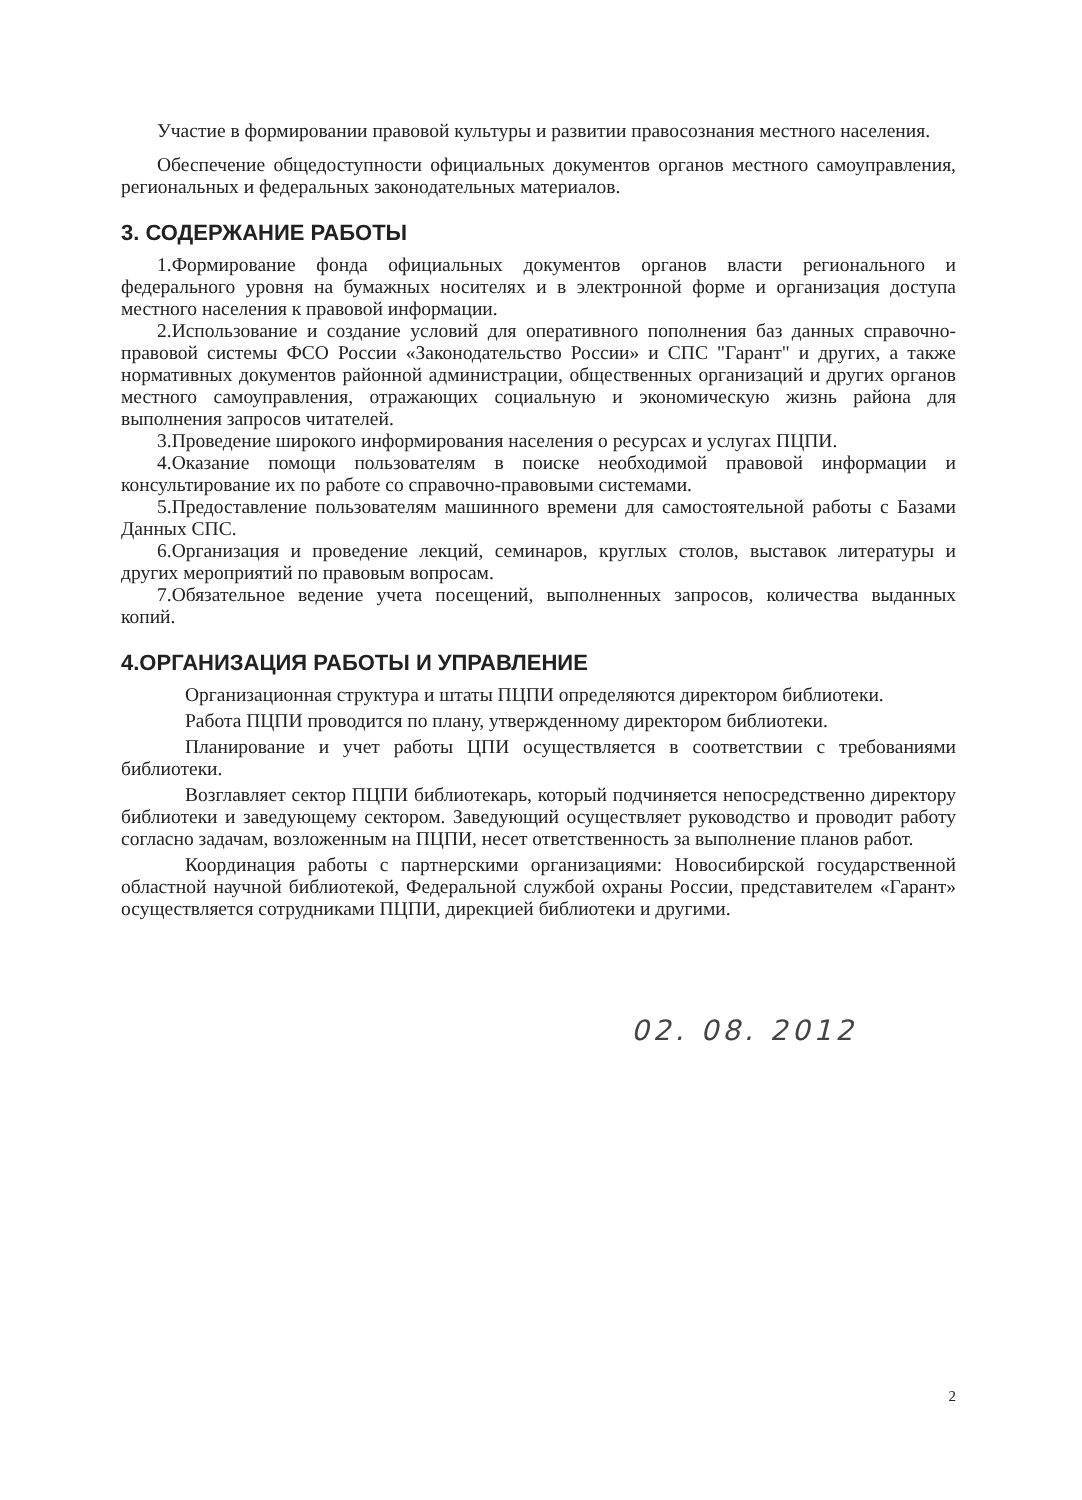Участие в формировании правовой культуры и развитии правосознания местного населения.
Обеспечение общедоступности официальных документов органов местного самоуправления, региональных и федеральных законодательных материалов.
3. СОДЕРЖАНИЕ РАБОТЫ
1.Формирование фонда официальных документов органов власти регионального и федерального уровня на бумажных носителях и в электронной форме и организация доступа местного населения к правовой информации.
2.Использование и создание условий для оперативного пополнения баз данных справочно-правовой системы ФСО России «Законодательство России» и СПС "Гарант" и других, а также нормативных документов районной администрации, общественных организаций и других органов местного самоуправления, отражающих социальную и экономическую жизнь района для выполнения запросов читателей.
3.Проведение широкого информирования населения о ресурсах и услугах ПЦПИ.
4.Оказание помощи пользователям в поиске необходимой правовой информации и консультирование их по работе со справочно-правовыми системами.
5.Предоставление пользователям машинного времени для самостоятельной работы с Базами Данных СПС.
6.Организация и проведение лекций, семинаров, круглых столов, выставок литературы и других мероприятий по правовым вопросам.
7.Обязательное ведение учета посещений, выполненных запросов, количества выданных копий.
4.ОРГАНИЗАЦИЯ РАБОТЫ И УПРАВЛЕНИЕ
Организационная структура и штаты ПЦПИ определяются директором библиотеки.
Работа ПЦПИ проводится по плану, утвержденному директором библиотеки.
Планирование и учет работы ЦПИ осуществляется в соответствии с требованиями библиотеки.
Возглавляет сектор ПЦПИ библиотекарь, который подчиняется непосредственно директору библиотеки и заведующему сектором. Заведующий осуществляет руководство и проводит работу согласно задачам, возложенным на ПЦПИ, несет ответственность за выполнение планов работ.
Координация работы с партнерскими организациями: Новосибирской государственной областной научной библиотекой, Федеральной службой охраны России, представителем «Гарант» осуществляется сотрудниками ПЦПИ, дирекцией библиотеки и другими.
02. 08. 2012
2